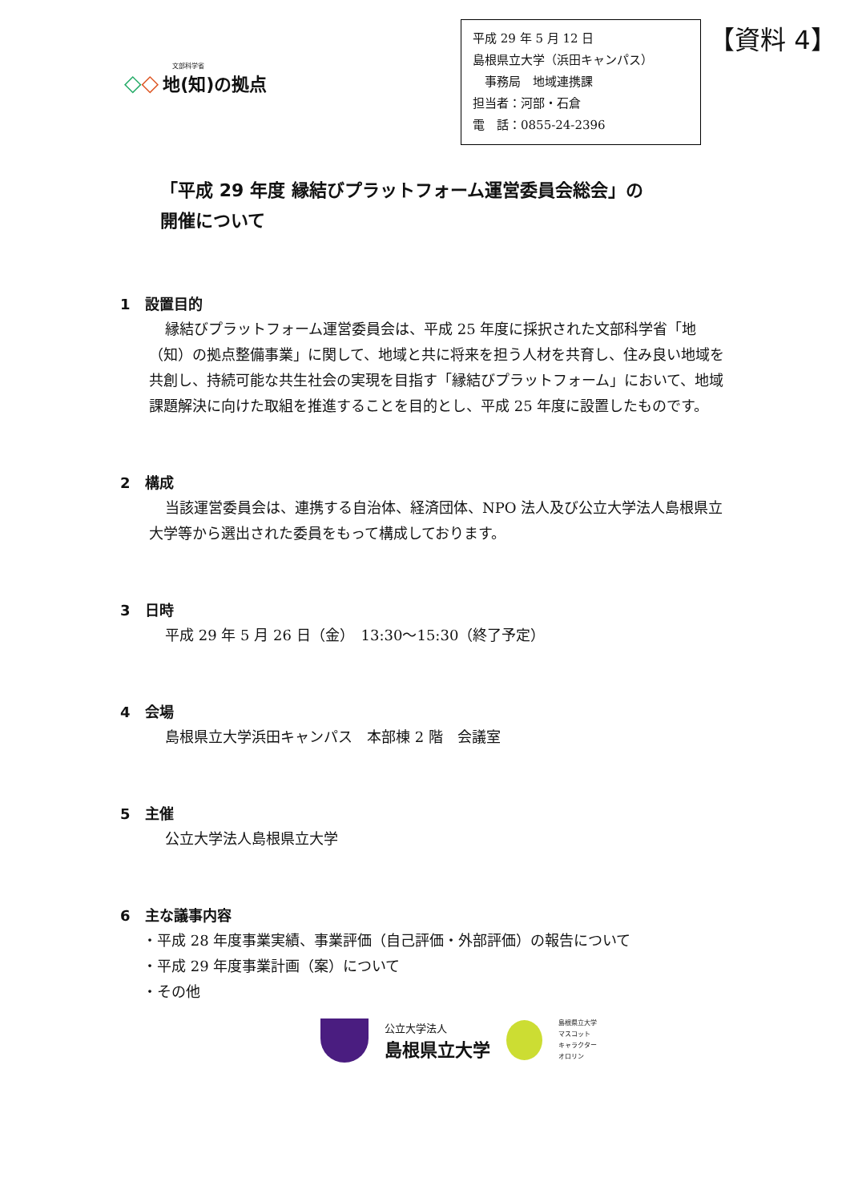文部科学省
◇◇ 地(知)の拠点
平成 29 年 5 月 12 日
島根県立大学（浜田キャンパス）
　事務局　地域連携課
担当者：河部・石倉
電　話：0855-24-2396
【資料 4】
「平成 29 年度 縁結びプラットフォーム運営委員会総会」の
開催について
1　設置目的
縁結びプラットフォーム運営委員会は、平成 25 年度に採択された文部科学省「地（知）の拠点整備事業」に関して、地域と共に将来を担う人材を共育し、住み良い地域を共創し、持続可能な共生社会の実現を目指す「縁結びプラットフォーム」において、地域課題解決に向けた取組を推進することを目的とし、平成 25 年度に設置したものです。
2　構成
当該運営委員会は、連携する自治体、経済団体、NPO 法人及び公立大学法人島根県立大学等から選出された委員をもって構成しております。
3　日時
平成 29 年 5 月 26 日（金）　13:30～15:30（終了予定）
4　会場
島根県立大学浜田キャンパス　本部棟 2 階　会議室
5　主催
公立大学法人島根県立大学
6　主な議事内容
・平成 28 年度事業実績、事業評価（自己評価・外部評価）の報告について
・平成 29 年度事業計画（案）について
・その他
公立大学法人
島根県立大学
島根県立大学
マスコット
キャラクター
オロリン